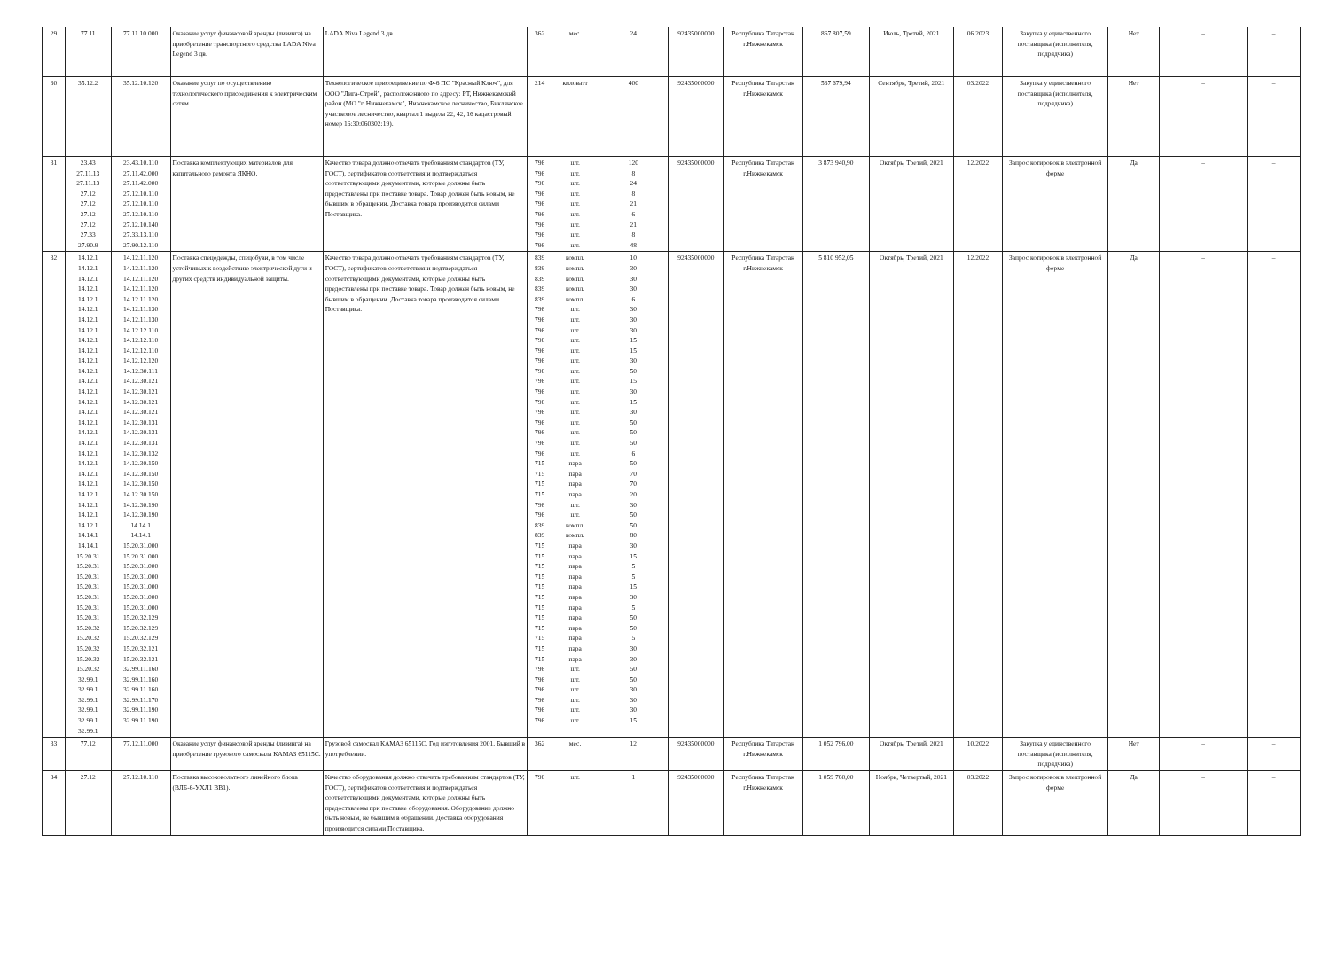| 29 | 77.11 | 77.11.10.000 | Оказание услуг финансовой аренды (лизинга) на приобретение транспортного средства LADA Niva Legend 3 дв. | LADA Niva Legend 3 дв. | 362 | мес. | 24 | 92435000000 | Республика Татарстан г.Нижнекамск | 867 807,59 | Июль, Третий, 2021 | 06.2023 | Закупка у единственного поставщика (исполнителя, подрядчика) | Нет | – | – |
| 30 | 35.12.2 | 35.12.10.120 | Оказание услуг по осуществлению технологического присоединения к электрическим сетям. | Технологическое присоединение по Ф-6 ПС "Красный Ключ", для ООО "Лига-Строй", расположенного по адресу: РТ, Нижнекамский район (МО "г. Нижнекамск", Нижнекамское лесничество, Биклянское участковое лесничество, квартал 1 выдела 22, 42, 16 кадастровый номер 16:30:060302:19). | 214 | киловатт | 400 | 92435000000 | Республика Татарстан г.Нижнекамск | 537 679,94 | Сентябрь, Третий, 2021 | 03.2022 | Закупка у единственного поставщика (исполнителя, подрядчика) | Нет | – | – |
| 31 | 23.43 27.11.13 27.11.13 27.12 27.12 27.12 27.12 27.33 27.90.9 | 23.43.10.110 27.11.42.000 27.11.42.000 27.12.10.110 27.12.10.110 27.12.10.110 27.12.10.140 27.33.13.110 27.90.12.110 | Поставка комплектующих материалов для капитального ремонта ЯКНО. | Качество товара должно отвечать требованиям стандартов (ТУ, ГОСТ), сертификатов соответствия и подтверждаться соответствующими документами, которые должны быть предоставлены при поставке товара. Товар должен быть новым, не бывшим в обращении. Доставка товара производится силами Поставщика. | 796 796 796 796 796 796 796 796 796 | шт. шт. шт. шт. шт. шт. шт. шт. шт. | 120 8 24 8 21 6 21 8 48 | 92435000000 | Республика Татарстан г.Нижнекамск | 3 873 940,90 | Октябрь, Третий, 2021 | 12.2022 | Запрос котировок в электронной форме | Да | – | – |
| 32 | 14.12.1 14.12.1 14.12.1 14.12.1 14.12.1 14.12.1 14.12.1 14.12.1 14.12.1 14.12.1 14.12.1 14.12.1 14.12.1 14.12.1 14.12.1 14.12.1 14.12.1 14.12.1 14.12.1 14.12.1 14.12.1 14.12.1 14.12.1 14.12.1 14.12.1 14.12.1 14.12.1 14.14.1 14.14.1 15.20.31 15.20.31 15.20.31 15.20.31 15.20.31 15.20.31 15.20.31 15.20.32 15.20.32 15.20.32 15.20.32 15.20.32 32.99.1 32.99.1 32.99.1 32.99.1 32.99.1 32.99.1 | 14.12.11.120 14.12.11.120 14.12.11.120 14.12.11.120 14.12.11.120 14.12.11.130 14.12.11.130 14.12.12.110 14.12.12.110 14.12.12.110 14.12.12.120 14.12.30.111 14.12.30.121 14.12.30.121 14.12.30.121 14.12.30.121 14.12.30.131 14.12.30.131 14.12.30.131 14.12.30.132 14.12.30.150 14.12.30.150 14.12.30.150 14.12.30.150 14.12.30.190 14.12.30.190 14.14.1 14.14.1 15.20.31.000 15.20.31.000 15.20.31.000 15.20.31.000 15.20.31.000 15.20.31.000 15.20.31.000 15.20.32.129 15.20.32.129 15.20.32.129 15.20.32.121 15.20.32.121 32.99.11.160 32.99.11.160 32.99.11.160 32.99.11.170 32.99.11.190 32.99.11.190 | Поставка спецодежды, спецобуви, в том числе устойчивых к воздействию электрической дуги и других средств индивидуальной защиты. | Качество товара должно отвечать требованиям стандартов (ТУ, ГОСТ), сертификатов соответствия и подтверждаться соответствующими документами, которые должны быть предоставлены при поставке товара. Товар должен быть новым, не бывшим в обращении. Доставка товара производится силами Поставщика. | 839 839 839 839 839 796 796 796 796 796 796 796 796 796 796 796 796 796 796 796 715 715 715 715 796 796 839 839 715 715 715 715 715 715 715 715 715 715 715 715 796 796 796 796 796 796 | компл. компл. компл. компл. компл. шт. шт. шт. шт. шт. шт. шт. шт. шт. шт. шт. шт. шт. шт. шт. пара пара пара пара шт. шт. компл. компл. пара пара пара пара пара пара пара пара пара пара пара пара шт. шт. шт. шт. шт. шт. | 10 30 30 30 6 30 30 30 15 15 30 50 15 30 15 30 50 50 50 6 50 70 70 20 30 50 50 80 30 15 5 5 15 30 5 50 50 5 30 30 50 50 30 30 30 15 | 92435000000 | Республика Татарстан г.Нижнекамск | 5 810 952,05 | Октябрь, Третий, 2021 | 12.2022 | Запрос котировок в электронной форме | Да | – | – |
| 33 | 77.12 | 77.12.11.000 | Оказание услуг финансовой аренды (лизинга) на приобретение грузового самосвала КАМАЗ 65115С. | Грузовой самосвал КАМАЗ 65115С. Год изготовления 2001. Бывший в употреблении. | 362 | мес. | 12 | 92435000000 | Республика Татарстан г.Нижнекамск | 1 052 796,00 | Октябрь, Третий, 2021 | 10.2022 | Закупка у единственного поставщика (исполнителя, подрядчика) | Нет | – | – |
| 34 | 27.12 | 27.12.10.110 | Поставка высоковольтного линейного блока (ВЛБ-6-УХЛ1 ВВ1). | Качество оборудования должно отвечать требованиям стандартов (ТУ, ГОСТ), сертификатов соответствия и подтверждаться соответствующими документами, которые должны быть предоставлены при поставке оборудования. Оборудование должно быть новым, не бывшим в обращении. Доставка оборудования производится силами Поставщика. | 796 | шт. | 1 | 92435000000 | Республика Татарстан г.Нижнекамск | 1 059 760,00 | Ноябрь, Четвертый, 2021 | 03.2022 | Запрос котировок в электронной форме | Да | – | – |